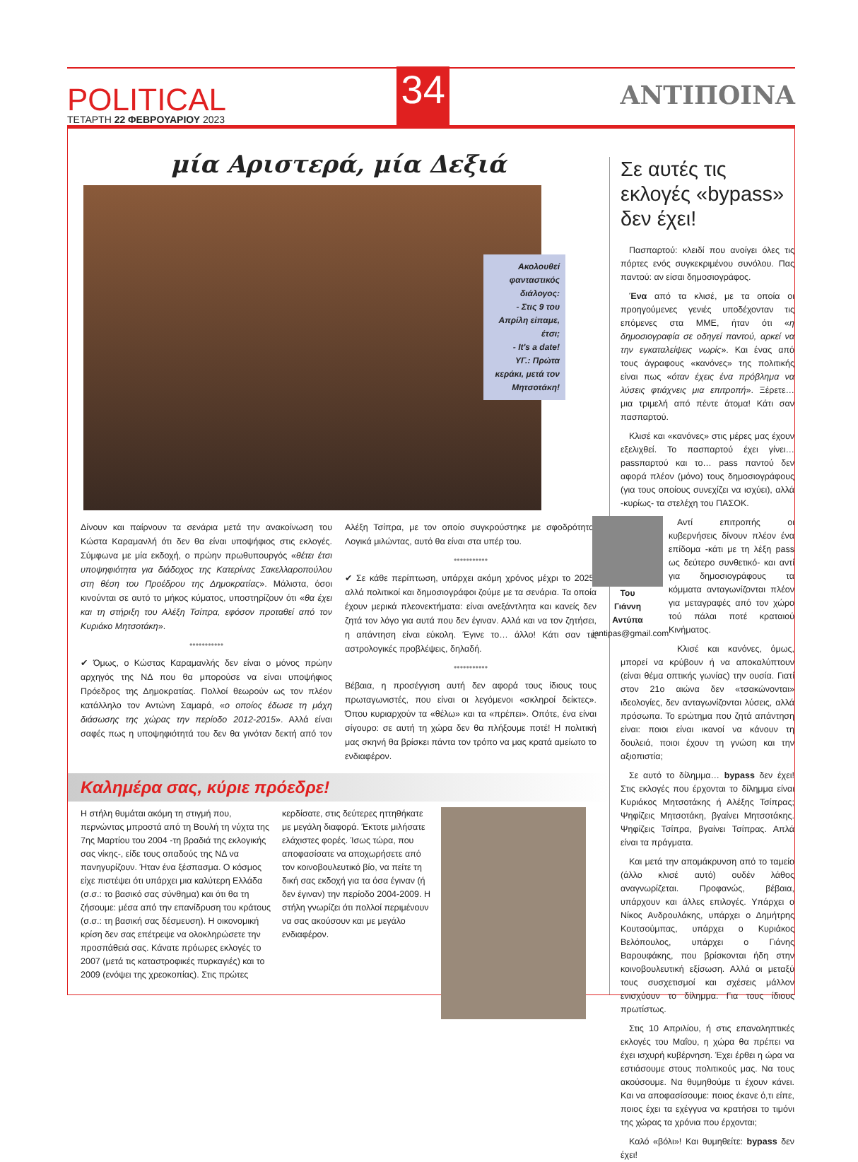POLITICAL
ΤΕΤΑΡΤΗ 22 ΦΕΒΡΟΥΑΡΙΟΥ 2023
34
ΑΝΤΙΠΟΙΝΑ
μία Αριστερά, μία Δεξιά
Ακολουθεί φανταστικός διάλογος:
- Στις 9 του Απρίλη είπαμε, έτσι;
- It's a date!
ΥΓ.: Πρώτα κεράκι, μετά τον Μητσοτάκη!
Δίνουν και παίρνουν τα σενάρια μετά την ανακοίνωση του Κώστα Καραμανλή ότι δεν θα είναι υποψήφιος στις εκλογές. Σύμφωνα με μία εκδοχή, ο πρώην πρωθυπουργός «θέτει έτσι υποψηφιότητα για διάδοχος της Κατερίνας Σακελλαροπούλου στη θέση του Προέδρου της Δημοκρατίας». Μάλιστα, όσοι κινούνται σε αυτό το μήκος κύματος, υποστηρίζουν ότι «θα έχει και τη στήριξη του Αλέξη Τσίπρα, εφόσον προταθεί από τον Κυριάκο Μητσοτάκη».
•••••••••••
✔ Όμως, ο Κώστας Καραμανλής δεν είναι ο μόνος πρώην αρχηγός της ΝΔ που θα μπορούσε να είναι υποψήφιος Πρόεδρος της Δημοκρατίας. Πολλοί θεωρούν ως τον πλέον κατάλληλο τον Αντώνη Σαμαρά, «ο οποίος έδωσε τη μάχη διάσωσης της χώρας την περίοδο 2012-2015». Αλλά είναι σαφές πως η υποψηφιότητά του δεν θα γινόταν δεκτή από τον Αλέξη Τσίπρα, με τον οποίο συγκρούστηκε με σφοδρότητα. Λογικά μιλώντας, αυτό θα είναι στα υπέρ του.
•••••••••••
✔ Σε κάθε περίπτωση, υπάρχει ακόμη χρόνος μέχρι το 2025, αλλά πολιτικοί και δημοσιογράφοι ζούμε με τα σενάρια. Τα οποία έχουν μερικά πλεονεκτήματα: είναι ανεξάντλητα και κανείς δεν ζητά τον λόγο για αυτά που δεν έγιναν. Αλλά και να τον ζητήσει, η απάντηση είναι εύκολη. Έγινε το… άλλο! Κάτι σαν τις αστρολογικές προβλέψεις, δηλαδή.
•••••••••••
Βέβαια, η προσέγγιση αυτή δεν αφορά τους ίδιους τους πρωταγωνιστές, που είναι οι λεγόμενοι «σκληροί δείκτες». Όπου κυριαρχούν τα «θέλω» και τα «πρέπει». Οπότε, ένα είναι σίγουρο: σε αυτή τη χώρα δεν θα πλήξουμε ποτέ! Η πολιτική μας σκηνή θα βρίσκει πάντα τον τρόπο να μας κρατά αμείωτο το ενδιαφέρον.
Καλημέρα σας, κύριε πρόεδρε!
Η στήλη θυμάται ακόμη τη στιγμή που, περνώντας μπροστά από τη Βουλή τη νύχτα της 7ης Μαρτίου του 2004 -τη βραδιά της εκλογικής σας νίκης-, είδε τους οπαδούς της ΝΔ να πανηγυρίζουν. Ήταν ένα ξέσπασμα. Ο κόσμος είχε πιστέψει ότι υπάρχει μια καλύτερη Ελλάδα (σ.σ.: το βασικό σας σύνθημα) και ότι θα τη ζήσουμε: μέσα από την επανίδρυση του κράτους (σ.σ.: τη βασική σας δέσμευση). Η οικονομική κρίση δεν σας επέτρεψε να ολοκληρώσετε την προσπάθειά σας. Κάνατε πρόωρες εκλογές το 2007 (μετά τις καταστροφικές πυρκαγιές) και το 2009 (ενόψει της χρεοκοπίας). Στις πρώτες
κερδίσατε, στις δεύτερες ηττηθήκατε με μεγάλη διαφορά. Έκτοτε μιλήσατε ελάχιστες φορές. Ίσως τώρα, που αποφασίσατε να αποχωρήσετε από τον κοινοβουλευτικό βίο, να πείτε τη δική σας εκδοχή για τα όσα έγιναν (ή δεν έγιναν) την περίοδο 2004-2009. Η στήλη γνωρίζει ότι πολλοί περιμένουν να σας ακούσουν και με μεγάλο ενδιαφέρον.
Σε αυτές τις εκλογές «bypass» δεν έχει!
Πασπαρτού: κλειδί που ανοίγει όλες τις πόρτες ενός συγκεκριμένου συνόλου. Πας παντού: αν είσαι δημοσιογράφος.
Ένα από τα κλισέ, με τα οποία οι προηγούμενες γενιές υποδέχονταν τις επόμενες στα ΜΜΕ, ήταν ότι «η δημοσιογραφία σε οδηγεί παντού, αρκεί να την εγκαταλείψεις νωρίς». Και ένας από τους άγραφους «κανόνες» της πολιτικής είναι πως «όταν έχεις ένα πρόβλημα να λύσεις φτιάχνεις μια επιτροπή». Ξέρετε… μια τριμελή από πέντε άτομα! Κάτι σαν πασπαρτού.
Κλισέ και «κανόνες» στις μέρες μας έχουν εξελιχθεί. Το πασπαρτού έχει γίνει… passπαρτού και το… pass παντού δεν αφορά πλέον (μόνο) τους δημοσιογράφους (για τους οποίους συνεχίζει να ισχύει), αλλά -κυρίως- τα στελέχη του ΠΑΣΟΚ.
Του
Γιάννη
Αντύπα
jantipas@gmail.com
Αντί επιτροπής οι κυβερνήσεις δίνουν πλέον ένα επίδομα -κάτι με τη λέξη pass ως δεύτερο συνθετικό- και αντί για δημοσιογράφους τα κόμματα ανταγωνίζονται πλέον για μεταγραφές από τον χώρο τού πάλαι ποτέ κραταιού Κινήματος.
Κλισέ και κανόνες, όμως, μπορεί να κρύβουν ή να αποκαλύπτουν (είναι θέμα οπτικής γωνίας) την ουσία. Γιατί στον 21ο αιώνα δεν «τσακώνονται» ιδεολογίες, δεν ανταγωνίζονται λύσεις, αλλά πρόσωπα. Το ερώτημα που ζητά απάντηση είναι: ποιοι είναι ικανοί να κάνουν τη δουλειά, ποιοι έχουν τη γνώση και την αξιοπιστία;
Σε αυτό το δίλημμα… bypass δεν έχει! Στις εκλογές που έρχονται το δίλημμα είναι Κυριάκος Μητσοτάκης ή Αλέξης Τσίπρας; Ψηφίζεις Μητσοτάκη, βγαίνει Μητσοτάκης. Ψηφίζεις Τσίπρα, βγαίνει Τσίπρας. Απλά είναι τα πράγματα.
Και μετά την απομάκρυνση από το ταμείο (άλλο κλισέ αυτό) ουδέν λάθος αναγνωρίζεται. Προφανώς, βέβαια, υπάρχουν και άλλες επιλογές. Υπάρχει ο Νίκος Ανδρουλάκης, υπάρχει ο Δημήτρης Κουτσούμπας, υπάρχει ο Κυριάκος Βελόπουλος, υπάρχει ο Γιάνης Βαρουφάκης, που βρίσκονται ήδη στην κοινοβουλευτική εξίσωση. Αλλά οι μεταξύ τους συσχετισμοί και σχέσεις μάλλον ενισχύουν το δίλημμα. Για τους ίδιους πρωτίστως.
Στις 10 Απριλίου, ή στις επαναληπτικές εκλογές του Μαΐου, η χώρα θα πρέπει να έχει ισχυρή κυβέρνηση. Έχει έρθει η ώρα να εστιάσουμε στους πολιτικούς μας. Να τους ακούσουμε. Να θυμηθούμε τι έχουν κάνει. Και να αποφασίσουμε: ποιος έκανε ό,τι είπε, ποιος έχει τα εχέγγυα να κρατήσει το τιμόνι της χώρας τα χρόνια που έρχονται;
Καλό «βόλι»! Και θυμηθείτε: bypass δεν έχει!